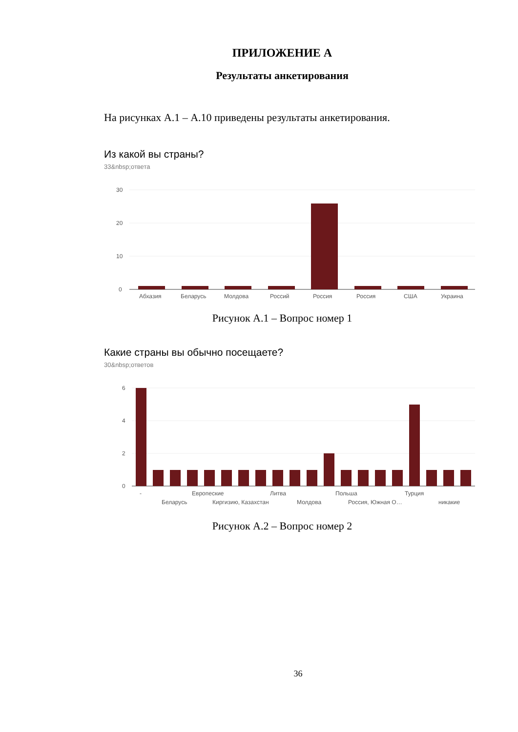ПРИЛОЖЕНИЕ А
Результаты анкетирования
На рисунках А.1 – А.10 приведены результаты анкетирования.
Из какой вы страны?
33&nbsp;ответа
30
20
10
0
Абхазия
Беларусь
Молдова
Россий
Россия
Россия
США
Украина
Рисунок А.1 – Вопрос номер 1
Какие страны вы обычно посещаете?
30&nbsp;ответов
6
4
2
0
-
Европеские
Литва
Польша
Турция
Беларусь
Киргизию, Казахстан
Молдова
Россия, Южная О…
никакие
Рисунок А.2 – Вопрос номер 2
36